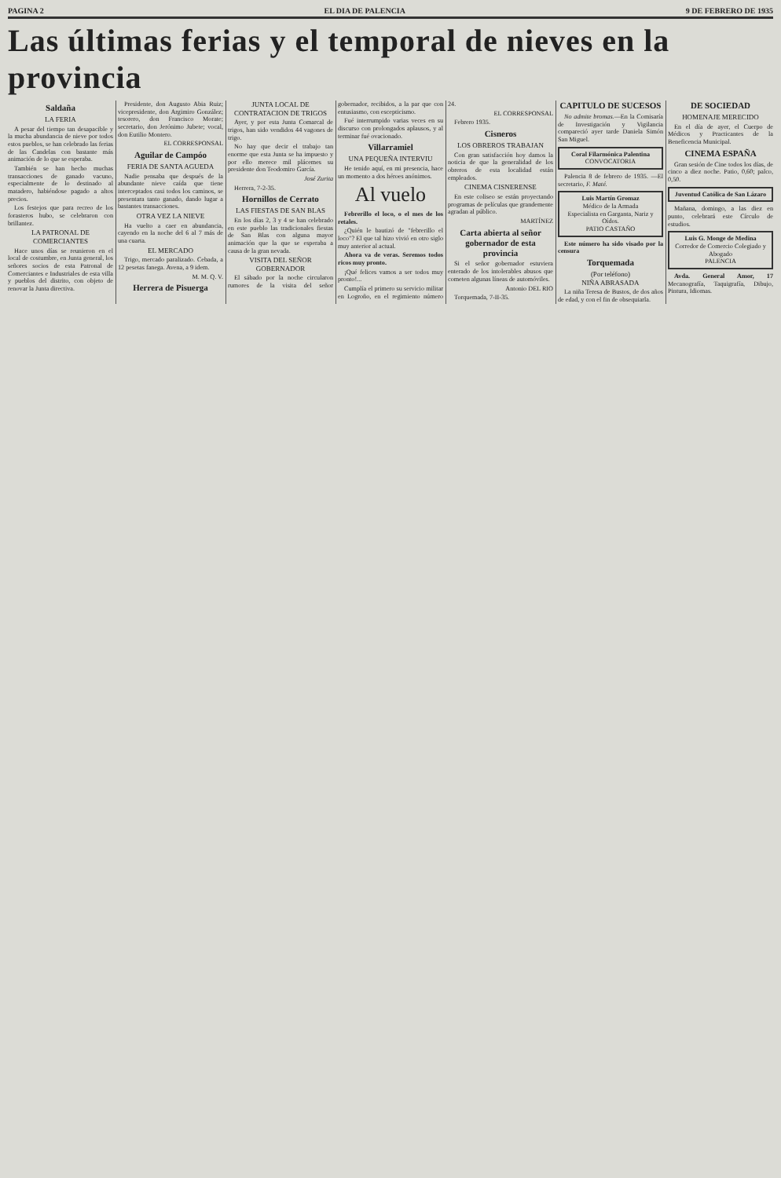PAGINA 2 EL DIA DE PALENCIA 9 DE FEBRERO DE 1935
Las últimas ferias y el temporal de nieves en la provincia
Saldaña
LA FERIA
A pesar del tiempo tan desapacible y la mucha abundancia de nieve por todos estos pueblos, se han celebrado las ferias de las Candelas con bastante más animación de lo que se esperaba.
También se han hecho muchas transacciones de ganado vacuno, especialmente de lo destinado al matadero, habiéndose pagado a altos precios.
Los festejos que para recreo de los forasteros hubo, se celebraron con brillantez.
LA PATRONAL DE COMERCIANTES
Hace unos días se reunieron en el local de costumbre, en Junta general, los señores socios de esta Patronal de Comerciantes e Industriales de esta villa y pueblos del distrito, con objeto de renovar la Junta directiva.
Presidente, don Augusto Abia Ruiz; vicepresidente, don Argimiro González; tesorero, don Francisco Morate; secretario, don Jerónimo Jubete; vocal, don Eutilio Montero.
EL CORRESPONSAL
Aguilar de Campóo
FERIA DE SANTA AGUEDA
Nadie pensaba que después de la abundante nieve caída que tiene interceptados casi todos los caminos, se presentara tanto ganado, dando lugar a bastantes transacciones.
OTRA VEZ LA NIEVE
Ha vuelto a caer en abundancia, cayendo en la noche del 6 al 7 más de una cuarta.
EL MERCADO
Trigo, mercado paralizado. Cebada, a 12 pesetas fanega. Avena, a 9 idem.
M. M. Q. V.
Herrera de Pisuerga
JUNTA LOCAL DE CONTRATACION DE TRIGOS
Ayer, y por esta Junta Comarcal de trigos, han sido vendidos 44 vagones de trigo.
No hay que decir el trabajo tan enorme que esta Junta se ha impuesto y por ello merece mil plácemes su presidente don Teodomiro García.
José Zurita
Herrera, 7-2-35.
Hornillos de Cerrato
LAS FIESTAS DE SAN BLAS
En los días 2, 3 y 4 se han celebrado en este pueblo las tradicionales fiestas de San Blas con alguna mayor animación que la que se esperaba a causa de la gran nevada.
VISITA DEL SEÑOR GOBERNADOR
El sábado por la noche circularon rumores de la visita del señor gobernador, recibidos, a la par que con entusiasmo, con escepticismo.
Fué interrumpido varias veces en su discurso con prolongados aplausos, y al terminar fué ovacionado.
Villarramiel
UNA PEQUEÑA INTERVIU
He tenido aquí, en mi presencia, hace un momento a dos héroes anónimos.
Al vuelo
Febrerillo el loco, o el mes de los retales.
¿Quién le bautizó de "febrerillo el loco"? El que tal hizo vivió en otro siglo muy anterior al actual.
Ahora va de veras. Seremos todos ricos muy pronto.
¡Qué felices vamos a ser todos muy pronto!...
Cumplía el primero su servicio militar en Logroño, en el regimiento número 24.
EL CORRESPONSAL
Febrero 1935.
Cisneros
LOS OBREROS TRABAJAN
Con gran satisfacción hoy damos la noticia de que la generalidad de los obreros de esta localidad están empleados.
CINEMA CISNERENSE
En este coliseo se están proyectando programas de películas que grandemente agradan al público.
MARTÍNEZ
Carta abierta al señor gobernador de esta provincia
Si el señor gobernador estuviera enterado de los intolerables abusos que cometen algunas líneas de automóviles.
Antonio DEL RIO
Torquemada, 7-II-35.
CAPITULO DE SUCESOS
No admite bromas.—En la Comisaría de Investigación y Vigilancia compareció ayer tarde Daniela Simón San Miguel.
Coral Filarmónica Palentina
CONVOCATORIA
Palencia 8 de febrero de 1935. —El secretario, F. Maté.
Luis Martín Gromaz
Médico de la Armada
Especialista en Garganta, Nariz y Oídos.
PATIO CASTAÑO
Este número ha sido visado por la censura
Torquemada
(Por teléfono)
NIÑA ABRASADA
La niña Teresa de Bustos, de dos años de edad, y con el fin de obsequiarla.
DE SOCIEDAD
HOMENAJE MERECIDO
En el día de ayer, el Cuerpo de Médicos y Practicantes de la Beneficencia Municipal.
CINEMA ESPAÑA
Gran sesión de Cine todos los días, de cinco a diez noche. Patio, 0,60; palco, 0,50.
Juventud Católica de San Lázaro
Mañana, domingo, a las diez en punto, celebrará este Círculo de estudios.
Luis G. Monge de Medina
Corredor de Comercio Colegiado y Abogado
PALENCIA
Avda. General Amor, 17 Mecanografía, Taquigrafía, Dibujo, Pintura, Idiomas.